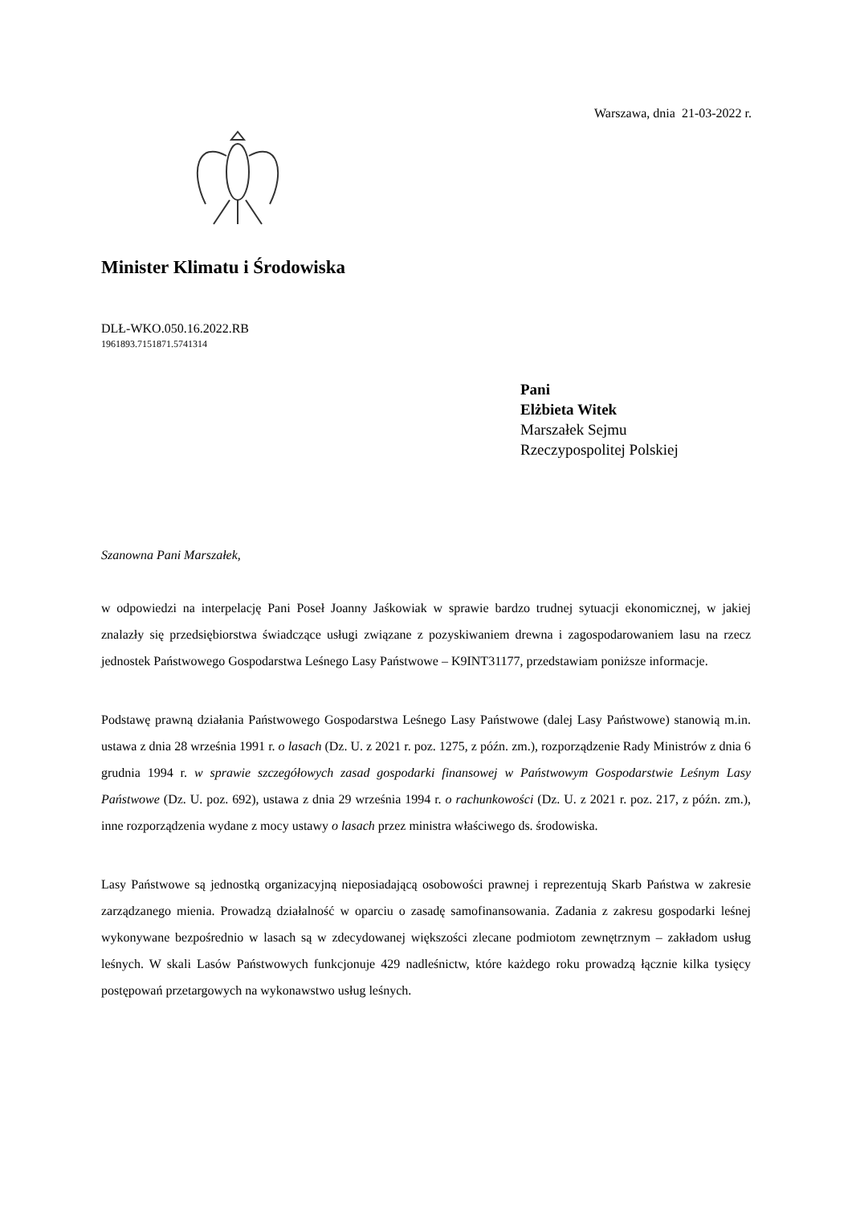Warszawa, dnia 21-03-2022 r.
Minister Klimatu i Środowiska
DLŁ-WKO.050.16.2022.RB
1961893.7151871.5741314
Pani
Elżbieta Witek
Marszałek Sejmu
Rzeczypospolitej Polskiej
Szanowna Pani Marszałek,
w odpowiedzi na interpelację Pani Poseł Joanny Jaśkowiak w sprawie bardzo trudnej sytuacji ekonomicznej, w jakiej znalazły się przedsiębiorstwa świadczące usługi związane z pozyskiwaniem drewna i zagospodarowaniem lasu na rzecz jednostek Państwowego Gospodarstwa Leśnego Lasy Państwowe – K9INT31177, przedstawiam poniższe informacje.
Podstawę prawną działania Państwowego Gospodarstwa Leśnego Lasy Państwowe (dalej Lasy Państwowe) stanowią m.in. ustawa z dnia 28 września 1991 r. o lasach (Dz. U. z 2021 r. poz. 1275, z późn. zm.), rozporządzenie Rady Ministrów z dnia 6 grudnia 1994 r. w sprawie szczegółowych zasad gospodarki finansowej w Państwowym Gospodarstwie Leśnym Lasy Państwowe (Dz. U. poz. 692), ustawa z dnia 29 września 1994 r. o rachunkowości (Dz. U. z 2021 r. poz. 217, z późn. zm.), inne rozporządzenia wydane z mocy ustawy o lasach przez ministra właściwego ds. środowiska.
Lasy Państwowe są jednostką organizacyjną nieposiadającą osobowości prawnej i reprezentują Skarb Państwa w zakresie zarządzanego mienia. Prowadzą działalność w oparciu o zasadę samofinansowania. Zadania z zakresu gospodarki leśnej wykonywane bezpośrednio w lasach są w zdecydowanej większości zlecane podmiotom zewnętrznym – zakładom usług leśnych. W skali Lasów Państwowych funkcjonuje 429 nadleśnictw, które każdego roku prowadzą łącznie kilka tysięcy postępowań przetargowych na wykonawstwo usług leśnych.